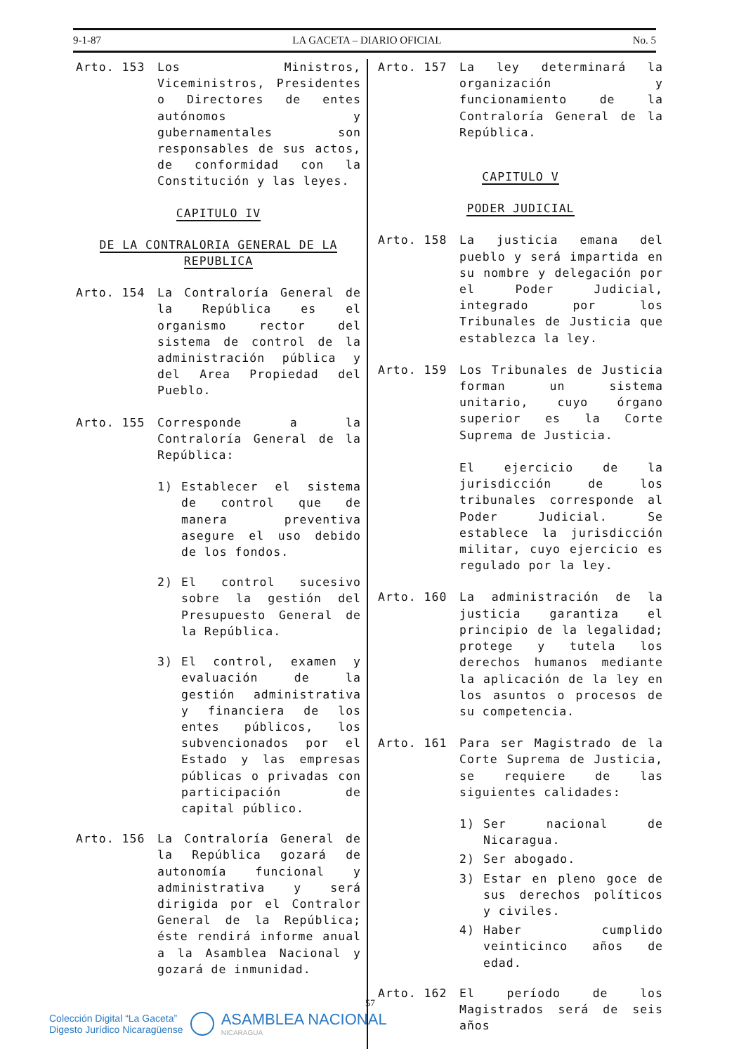9-1-87 LA GACETA – DIARIO OFICIAL No. 5
Arto. 153 Los Ministros, Viceministros, Presidentes o Directores de entes autónomos y gubernamentales son responsables de sus actos, de conformidad con la Constitución y las leyes.
CAPITULO IV
DE LA CONTRALORIA GENERAL DE LA REPUBLICA
Arto. 154 La Contraloría General de la República es el organismo rector del sistema de control de la administración pública y del Area Propiedad del Pueblo.
Arto. 155 Corresponde a la Contraloría General de la República:
1) Establecer el sistema de control que de manera preventiva asegure el uso debido de los fondos.
2) El control sucesivo sobre la gestión del Presupuesto General de la República.
3) El control, examen y evaluación de la gestión administrativa y financiera de los entes públicos, los subvencionados por el Estado y las empresas públicas o privadas con participación de capital público.
Arto. 156 La Contraloría General de la República gozará de autonomía funcional y administrativa y será dirigida por el Contralor General de la República; éste rendirá informe anual a la Asamblea Nacional y gozará de inmunidad.
Arto. 157 La ley determinará la organización y funcionamiento de la Contraloría General de la República.
CAPITULO V
PODER JUDICIAL
Arto. 158 La justicia emana del pueblo y será impartida en su nombre y delegación por el Poder Judicial, integrado por los Tribunales de Justicia que establezca la ley.
Arto. 159 Los Tribunales de Justicia forman un sistema unitario, cuyo órgano superior es la Corte Suprema de Justicia.
El ejercicio de la jurisdicción de los tribunales corresponde al Poder Judicial. Se establece la jurisdicción militar, cuyo ejercicio es regulado por la ley.
Arto. 160 La administración de la justicia garantiza el principio de la legalidad; protege y tutela los derechos humanos mediante la aplicación de la ley en los asuntos o procesos de su competencia.
Arto. 161 Para ser Magistrado de la Corte Suprema de Justicia, se requiere de las siguientes calidades:
1) Ser nacional de Nicaragua.
2) Ser abogado.
3) Estar en pleno goce de sus derechos políticos y civiles.
4) Haber cumplido veinticinco años de edad.
Arto. 162 El período de los Magistrados será de seis años
57
Colección Digital “La Gaceta”
Digesto Jurídico Nicaragüense
ASAMBLEA NACIONAL
NICARAGUA